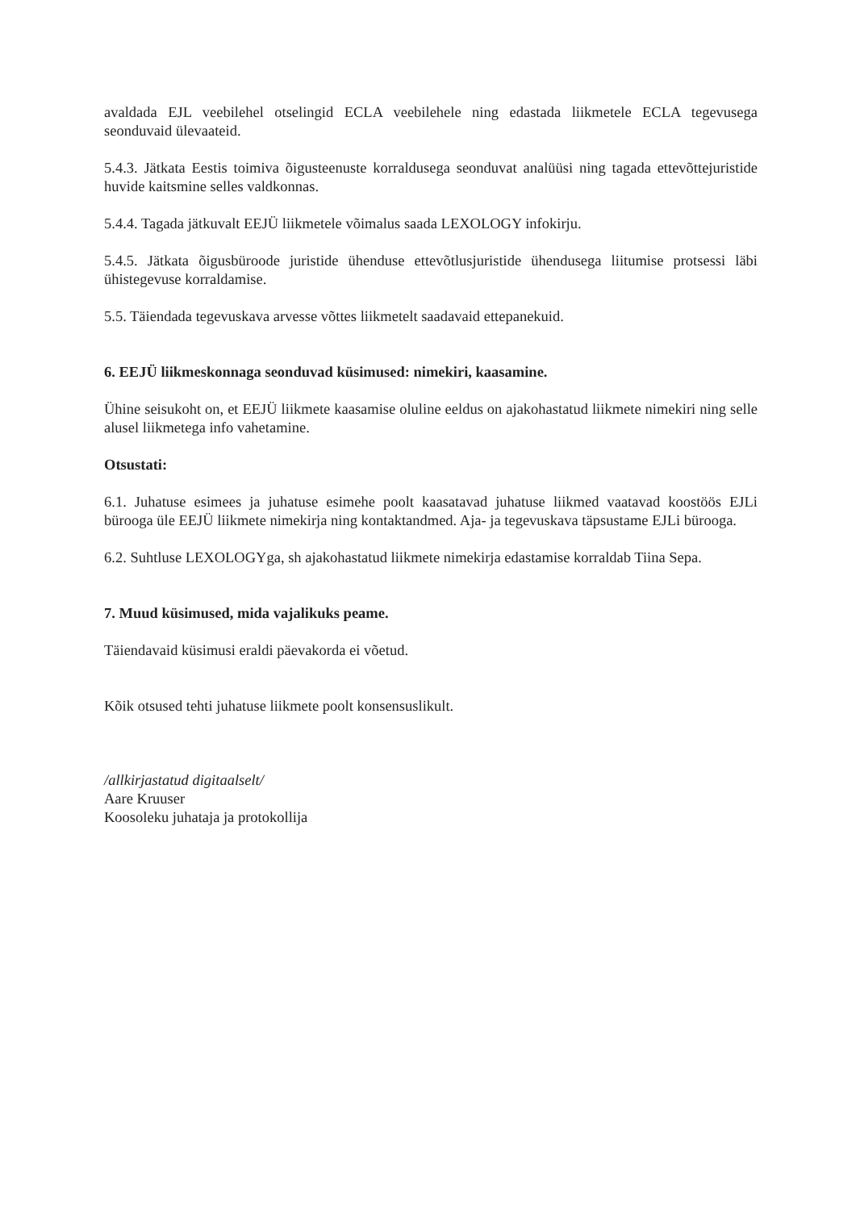avaldada EJL veebilehel otselingid ECLA veebilehele ning edastada liikmetele ECLA tegevusega seonduvaid ülevaateid.
5.4.3. Jätkata Eestis toimiva õigusteenuste korraldusega seonduvat analüüsi ning tagada ettevõttejuristide huvide kaitsmine selles valdkonnas.
5.4.4. Tagada jätkuvalt EEJÜ liikmetele võimalus saada LEXOLOGY infokirju.
5.4.5. Jätkata õigusbüroode juristide ühenduse ettevõtlusjuristide ühendusega liitumise protsessi läbi ühistegevuse korraldamise.
5.5. Täiendada tegevuskava arvesse võttes liikmetelt saadavaid ettepanekuid.
6. EEJÜ liikmeskonnaga seonduvad küsimused: nimekiri, kaasamine.
Ühine seisukoht on, et EEJÜ liikmete kaasamise oluline eeldus on ajakohastatud liikmete nimekiri ning selle alusel liikmetega info vahetamine.
Otsustati:
6.1. Juhatuse esimees ja juhatuse esimehe poolt kaasatavad juhatuse liikmed vaatavad koostöös EJLi bürooga üle EEJÜ liikmete nimekirja ning kontaktandmed. Aja- ja tegevuskava täpsustame EJLi bürooga.
6.2. Suhtluse LEXOLOGYga, sh ajakohastatud liikmete nimekirja edastamise korraldab Tiina Sepa.
7. Muud küsimused, mida vajalikuks peame.
Täiendavaid küsimusi eraldi päevakorda ei võetud.
Kõik otsused tehti juhatuse liikmete poolt konsensuslikult.
/allkirjastatud digitaalselt/
Aare Kruuser
Koosoleku juhataja ja protokollija